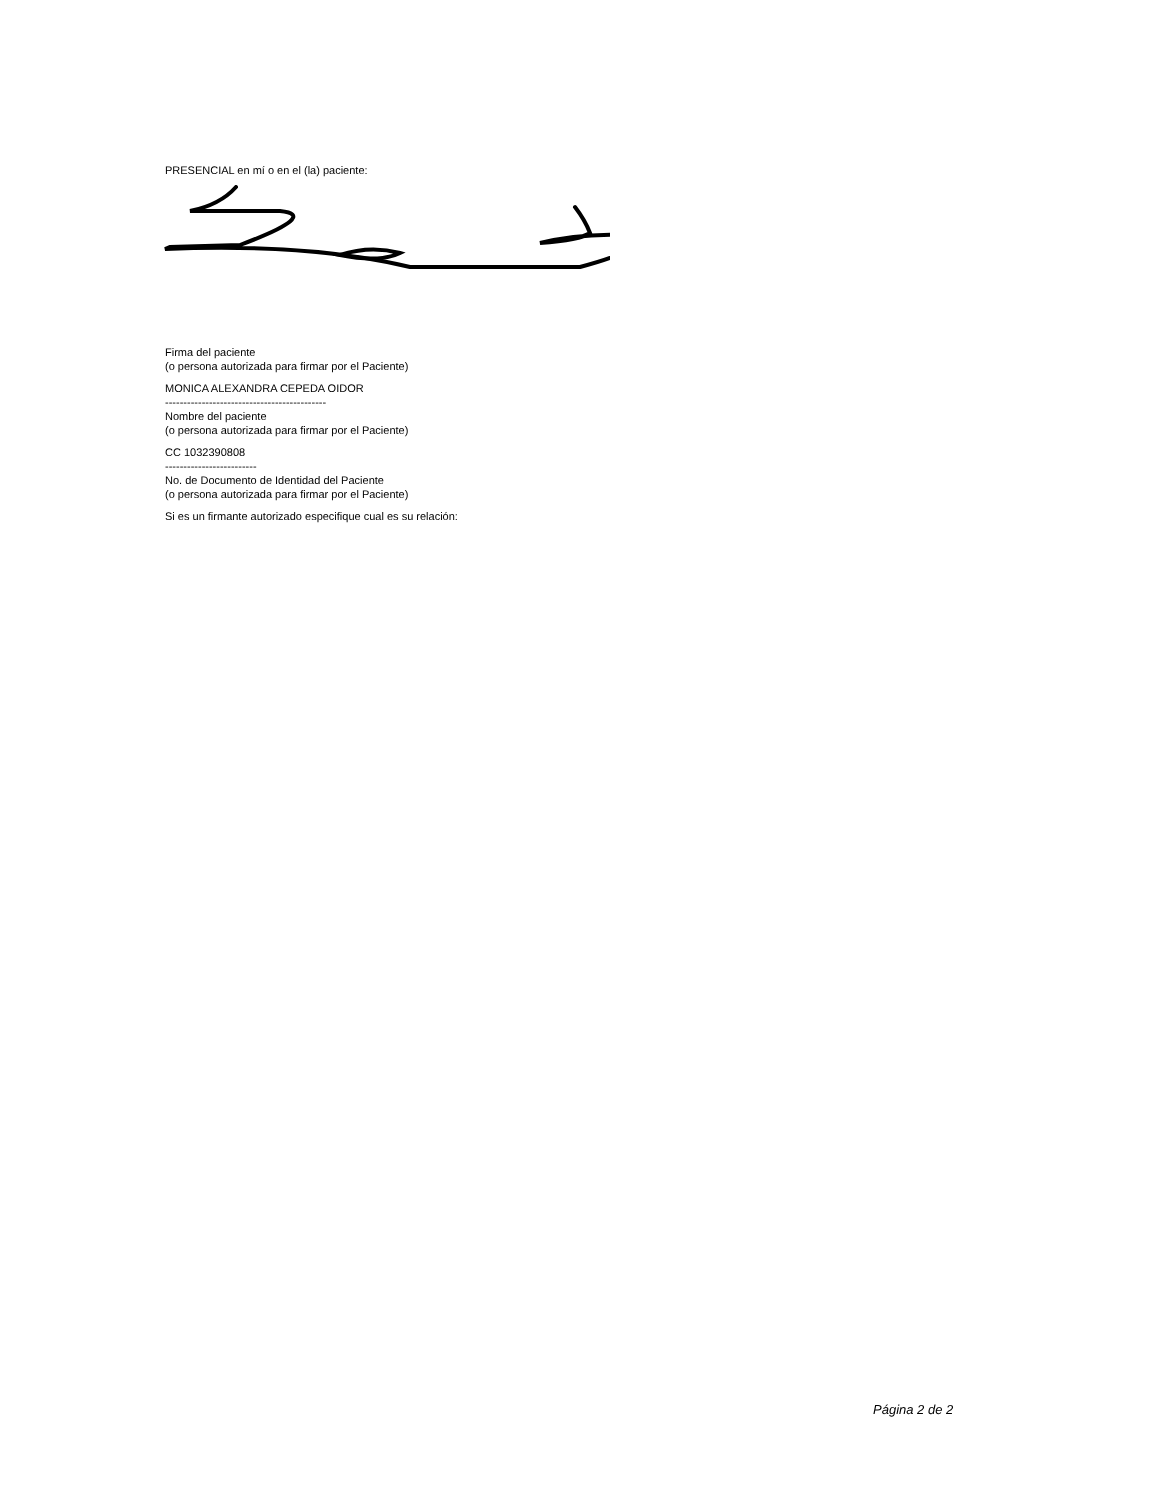PRESENCIAL en mí o en el (la) paciente:
Firma del paciente
(o persona autorizada para firmar por el Paciente)
MONICA ALEXANDRA CEPEDA OIDOR
--------------------------------------------
Nombre del paciente
(o persona autorizada para firmar por el Paciente)
CC 1032390808
-------------------------
No. de Documento de Identidad del Paciente
(o persona autorizada para firmar por el Paciente)
Si es un firmante autorizado especifique cual es su relación:
Página 2 de 2